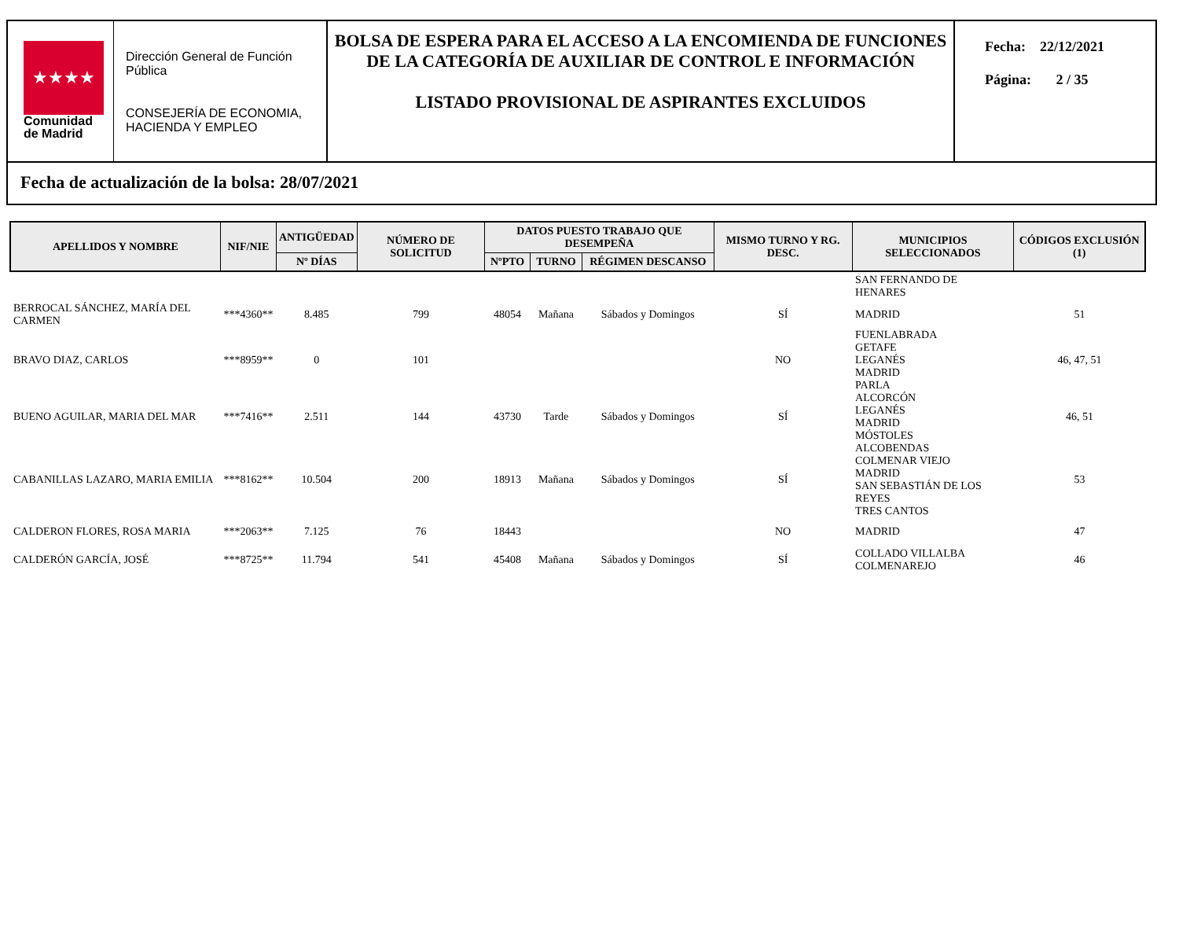★★★★
Comunidad
de Madrid
Dirección General de Función Pública
CONSEJERÍA DE ECONOMIA, HACIENDA Y EMPLEO
BOLSA DE ESPERA PARA EL ACCESO A LA ENCOMIENDA DE FUNCIONES DE LA CATEGORÍA DE AUXILIAR DE CONTROL E INFORMACIÓN
LISTADO PROVISIONAL DE ASPIRANTES EXCLUIDOS
Fecha: 22/12/2021
Página: 2 / 35
Fecha de actualización de la bolsa: 28/07/2021
| APELLIDOS Y NOMBRE | NIF/NIE | ANTIGÜEDAD | NÚMERO DE SOLICITUD | DATOS PUESTO TRABAJO QUE DESEMPEÑA | | | MISMO TURNO Y RG. DESC. | MUNICIPIOS SELECCIONADOS | CÓDIGOS EXCLUSIÓN (1) |
| --- | --- | --- | --- | --- | --- | --- | --- | --- | --- |
| | | Nº DÍAS | | NºPTO | TURNO | RÉGIMEN DESCANSO | | | |
| | | | | | | | | SAN FERNANDO DE HENARES | |
| BERROCAL SÁNCHEZ, MARÍA DEL CARMEN | ***4360** | 8.485 | 799 | 48054 | Mañana | Sábados y Domingos | SÍ | MADRID | 51 |
| BRAVO DIAZ, CARLOS | ***8959** | 0 | 101 | | | | NO | FUENLABRADA GETAFE LEGANÉS MADRID PARLA | 46, 47, 51 |
| BUENO AGUILAR, MARIA DEL MAR | ***7416** | 2.511 | 144 | 43730 | Tarde | Sábados y Domingos | SÍ | ALCORCÓN LEGANÉS MADRID MÓSTOLES | 46, 51 |
| CABANILLAS LAZARO, MARIA EMILIA | ***8162** | 10.504 | 200 | 18913 | Mañana | Sábados y Domingos | SÍ | ALCOBENDAS COLMENAR VIEJO MADRID SAN SEBASTIÁN DE LOS REYES TRES CANTOS | 53 |
| CALDERON FLORES, ROSA MARIA | ***2063** | 7.125 | 76 | 18443 | | | NO | MADRID | 47 |
| CALDERÓN GARCÍA, JOSÉ | ***8725** | 11.794 | 541 | 45408 | Mañana | Sábados y Domingos | SÍ | COLLADO VILLALBA COLMENAREJO | 46 |